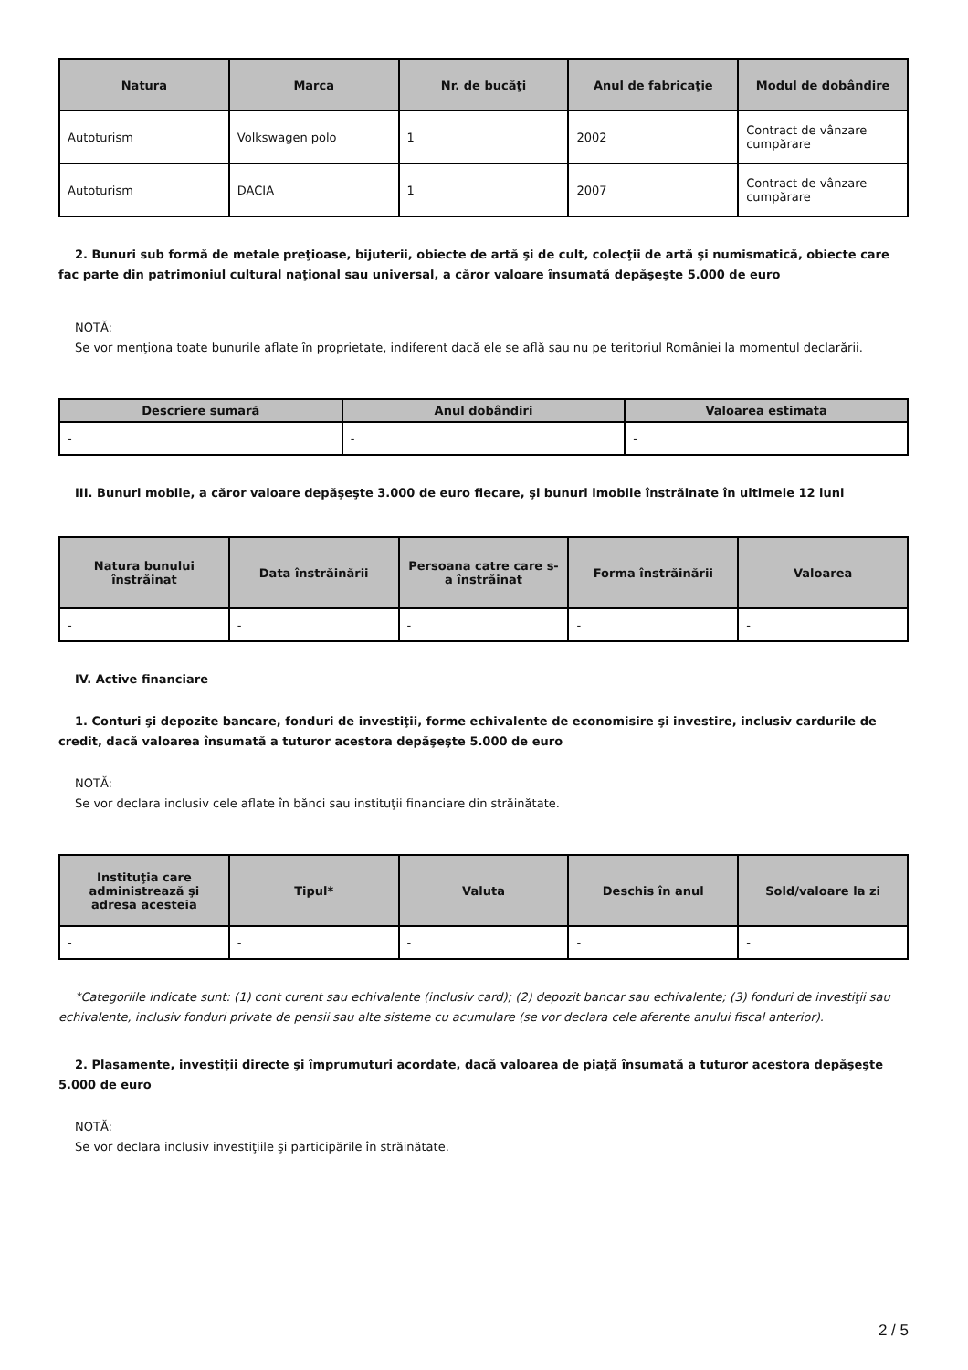| Natura | Marca | Nr. de bucăţi | Anul de fabricaţie | Modul de dobândire |
| --- | --- | --- | --- | --- |
| Autoturism | Volkswagen polo | 1 | 2002 | Contract de vânzare cumpărare |
| Autoturism | DACIA | 1 | 2007 | Contract de vânzare cumpărare |
2. Bunuri sub formă de metale preţioase, bijuterii, obiecte de artă şi de cult, colecţii de artă şi numismatică, obiecte care fac parte din patrimoniul cultural naţional sau universal, a căror valoare însumată depăşeşte 5.000 de euro
NOTĂ:
Se vor menţiona toate bunurile aflate în proprietate, indiferent dacă ele se află sau nu pe teritoriul României la momentul declarării.
| Descriere sumară | Anul dobândiri | Valoarea estimata |
| --- | --- | --- |
| - | - | - |
III. Bunuri mobile, a căror valoare depăşeşte 3.000 de euro fiecare, şi bunuri imobile înstrăinate în ultimele 12 luni
| Natura bunului înstrăinat | Data înstrăinării | Persoana catre care s-a înstrăinat | Forma înstrăinării | Valoarea |
| --- | --- | --- | --- | --- |
| - | - | - | - | - |
IV. Active financiare
1. Conturi şi depozite bancare, fonduri de investiţii, forme echivalente de economisire şi investire, inclusiv cardurile de credit, dacă valoarea însumată a tuturor acestora depăşeşte 5.000 de euro
NOTĂ:
Se vor declara inclusiv cele aflate în bănci sau instituţii financiare din străinătate.
| Instituţia care administrează şi adresa acesteia | Tipul* | Valuta | Deschis în anul | Sold/valoare la zi |
| --- | --- | --- | --- | --- |
| - | - | - | - | - |
*Categoriile indicate sunt: (1) cont curent sau echivalente (inclusiv card); (2) depozit bancar sau echivalente; (3) fonduri de investiţii sau echivalente, inclusiv fonduri private de pensii sau alte sisteme cu acumulare (se vor declara cele aferente anului fiscal anterior).
2. Plasamente, investiţii directe şi împrumuturi acordate, dacă valoarea de piaţă însumată a tuturor acestora depăşeşte 5.000 de euro
NOTĂ:
Se vor declara inclusiv investiţiile şi participările în străinătate.
2 / 5